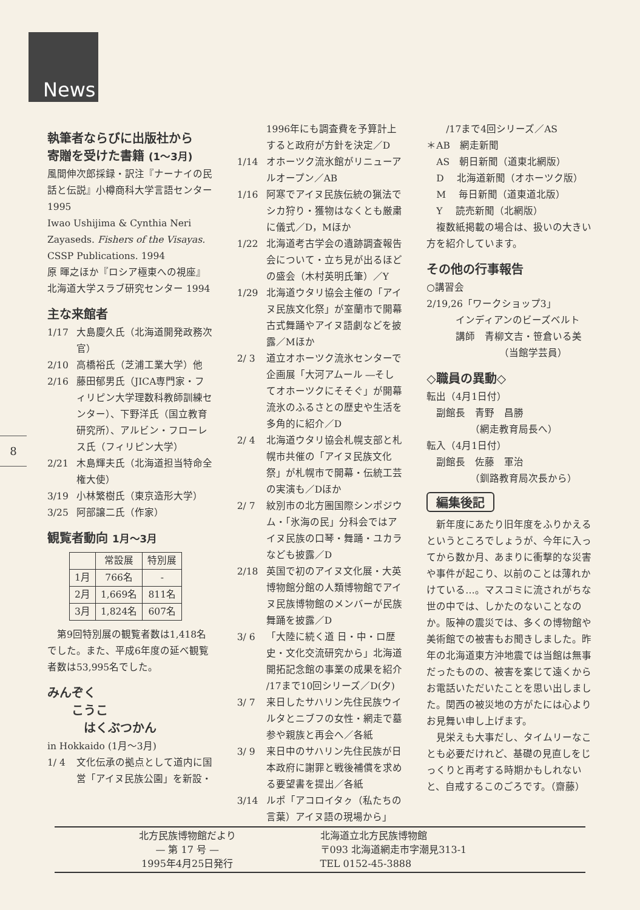News
8
執筆者ならびに出版社から
寄贈を受けた書籍 (1～3月)
風間伸次郎採録・訳注『ナーナイの民話と伝説』小樽商科大学言語センター 1995
Iwao Ushijima & Cynthia Neri Zayaseds. Fishers of the Visayas. CSSP Publications. 1994
原 暉之ほか『ロシア極東への視座』北海道大学スラブ研究センター 1994
主な来館者
1/17 大島慶久氏（北海道開発政務次官）
2/10 高橋裕氏（芝浦工業大学）他
2/16 藤田郁男氏（JICA専門家・フィリピン大学理数科教師訓練センター）、下野洋氏（国立教育研究所）、アルビン・フローレス氏（フィリピン大学）
2/21 木島輝夫氏（北海道担当特命全権大使）
3/19 小林繁樹氏（東京造形大学）
3/25 阿部譲二氏（作家）
観覧者動向 1月～3月
| | 常設展 | 特別展 |
| --- | --- | --- |
| 1月 | 766名 | - |
| 2月 | 1,669名 | 811名 |
| 3月 | 1,824名 | 607名 |
　第9回特別展の観覧者数は1,418名でした。また、平成6年度の延べ観覧者数は53,995名でした。
みんぞく
　　こうこ
　　　はくぶつかん
in Hokkaido (1月～3月)
1/ 4 文化伝承の拠点として道内に国営「アイヌ民族公園」を新設・
1996年にも調査費を予算計上すると政府が方針を決定／D
1/14 オホーツク流氷館がリニューアルオープン／AB
1/16 阿寒でアイヌ民族伝統の猟法でシカ狩り・獲物はなくとも厳粛に儀式／D，Mほか
1/22 北海道考古学会の遺跡調査報告会について・立ち見が出るほどの盛会（木村英明氏筆）／Y
1/29 北海道ウタリ協会主催の「アイヌ民族文化祭」が室蘭市で開幕 古式舞踊やアイヌ語劇などを披露／Mほか
2/ 3 道立オホーツク流氷センターで企画展「大河アムール ―そしてオホーツクにそそぐ」が開幕 流氷のふるさとの歴史や生活を多角的に紹介／D
2/ 4 北海道ウタリ協会札幌支部と札幌市共催の「アイヌ民族文化祭」が札幌市で開幕・伝統工芸の実演も／Dほか
2/ 7 紋別市の北方圏国際シンポジウム・「氷海の民」分科会ではアイヌ民族の口琴・舞踊・ユカラなども披露／D
2/18 英国で初のアイヌ文化展・大英博物館分館の人類博物館でアイヌ民族博物館のメンバーが民族舞踊を披露／D
3/ 6 「大陸に続く道 日・中・ロ歴史・文化交流研究から」北海道開拓記念館の事業の成果を紹介 /17まで10回シリーズ／D(夕)
3/ 7 来日したサハリン先住民族ウイルタとニブフの女性・網走で墓参や親族と再会へ／各紙
3/ 9 来日中のサハリン先住民族が日本政府に謝罪と戦後補償を求める要望書を提出／各紙
3/14 ルポ「アコロイタㇰ（私たちの言葉）アイヌ語の現場から」
　　/17まで4回シリーズ／AS
＊AB　網走新聞
　AS　朝日新聞（道東北網版）
　D　 北海道新聞（オホーツク版）
　M　 毎日新聞（道東道北版）
　Y　 読売新聞（北網版）
　複数紙掲載の場合は、扱いの大きい方を紹介しています。
その他の行事報告
○講習会
2/19,26「ワークショップ3」
　　　インディアンのビーズベルト
　　　講師　青柳文吉・笹倉いる美
　　　　　　　　（当館学芸員）
◇職員の異動◇
転出（4月1日付）
　副館長　青野　昌勝
　　　　　（網走教育局長へ）
転入（4月1日付）
　副館長　佐藤　軍治
　　　　　（釧路教育局次長から）
編集後記
　新年度にあたり旧年度をふりかえるというところでしょうが、今年に入ってから数か月、あまりに衝撃的な災害や事件が起こり、以前のことは薄れかけている…。マスコミに流されがちな世の中では、しかたのないことなのか。阪神の震災では、多くの博物館や美術館での被害もお聞きしました。昨年の北海道東方沖地震では当館は無事だったものの、被害を案じて遠くからお電話いただいたことを思い出しました。関西の被災地の方がたには心よりお見舞い申し上げます。
　見栄えも大事だし、タイムリーなことも必要だけれど、基礎の見直しをじっくりと再考する時期かもしれないと、自戒するこのごろです。（齋藤）
北方民族博物館だより
— 第 17 号 —
1995年4月25日発行
北海道立北方民族博物館
〒093 北海道網走市字潮見313-1
TEL 0152-45-3888